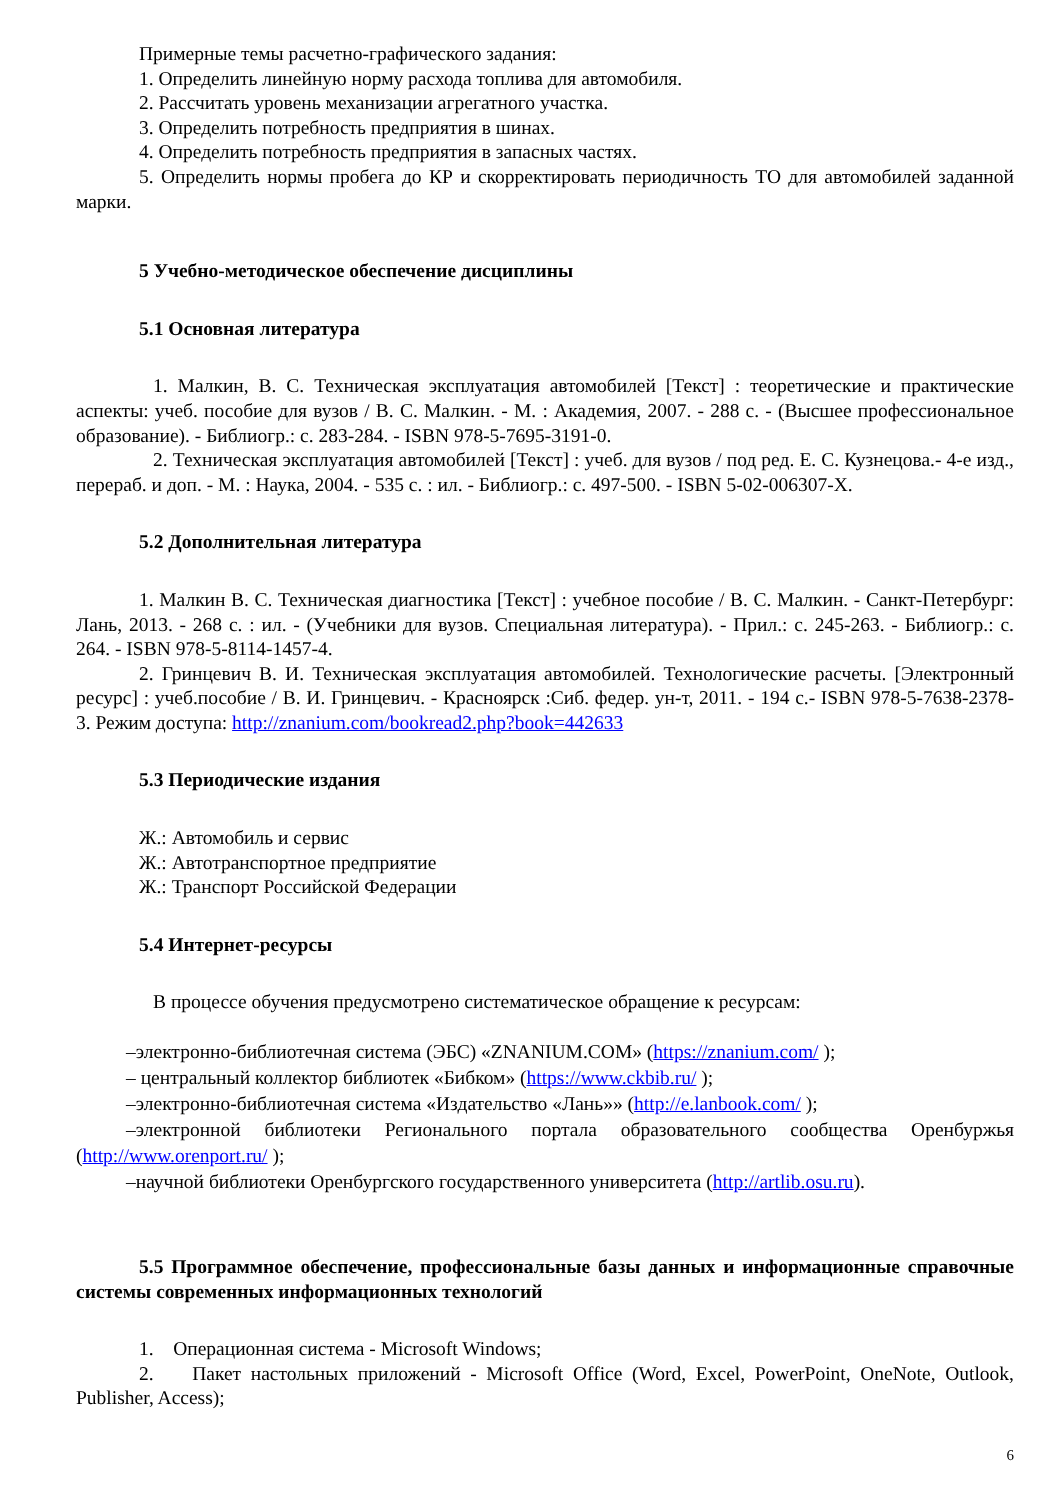Примерные темы расчетно-графического задания:
1. Определить линейную норму расхода топлива для автомобиля.
2. Рассчитать уровень механизации агрегатного участка.
3. Определить потребность предприятия в шинах.
4. Определить потребность предприятия в запасных частях.
5. Определить нормы пробега до КР и скорректировать периодичность ТО для автомобилей заданной марки.
5 Учебно-методическое обеспечение дисциплины
5.1 Основная литература
1. Малкин, В. С. Техническая эксплуатация автомобилей [Текст] : теоретические и практические аспекты: учеб. пособие для вузов / В. С. Малкин. - М. : Академия, 2007. - 288 с. - (Высшее профессиональное образование). - Библиогр.: с. 283-284. - ISBN 978-5-7695-3191-0.
2. Техническая эксплуатация автомобилей [Текст] : учеб. для вузов / под ред. Е. С. Кузнецова.- 4-е изд., перераб. и доп. - М. : Наука, 2004. - 535 с. : ил. - Библиогр.: с. 497-500. - ISBN 5-02-006307-X.
5.2 Дополнительная литература
1. Малкин В. С. Техническая диагностика [Текст] : учебное пособие / В. С. Малкин. - Санкт-Петербург: Лань, 2013. - 268 с. : ил. - (Учебники для вузов. Специальная литература). - Прил.: с. 245-263. - Библиогр.: с. 264. - ISBN 978-5-8114-1457-4.
2. Гринцевич В. И. Техническая эксплуатация автомобилей. Технологические расчеты. [Электронный ресурс] : учеб.пособие / В. И. Гринцевич. - Красноярск :Сиб. федер. ун-т, 2011. - 194 с.- ISBN 978-5-7638-2378-3. Режим доступа: http://znanium.com/bookread2.php?book=442633
5.3 Периодические издания
Ж.: Автомобиль и сервис
Ж.: Автотранспортное предприятие
Ж.: Транспорт Российской Федерации
5.4 Интернет-ресурсы
В процессе обучения предусмотрено систематическое обращение к ресурсам:
–электронно-библиотечная система (ЭБС) «ZNANIUM.COM» (https://znanium.com/ );
– центральный коллектор библиотек «Бибком» (https://www.ckbib.ru/ );
–электронно-библиотечная система «Издательство «Лань»» (http://e.lanbook.com/ );
–электронной библиотеки Регионального портала образовательного сообщества Оренбуржья (http://www.orenport.ru/ );
–научной библиотеки Оренбургского государственного университета (http://artlib.osu.ru).
5.5 Программное обеспечение, профессиональные базы данных и информационные справочные системы современных информационных технологий
1. Операционная система - Microsoft Windows;
2. Пакет настольных приложений - Microsoft Office (Word, Excel, PowerPoint, OneNote, Outlook, Publisher, Access);
6